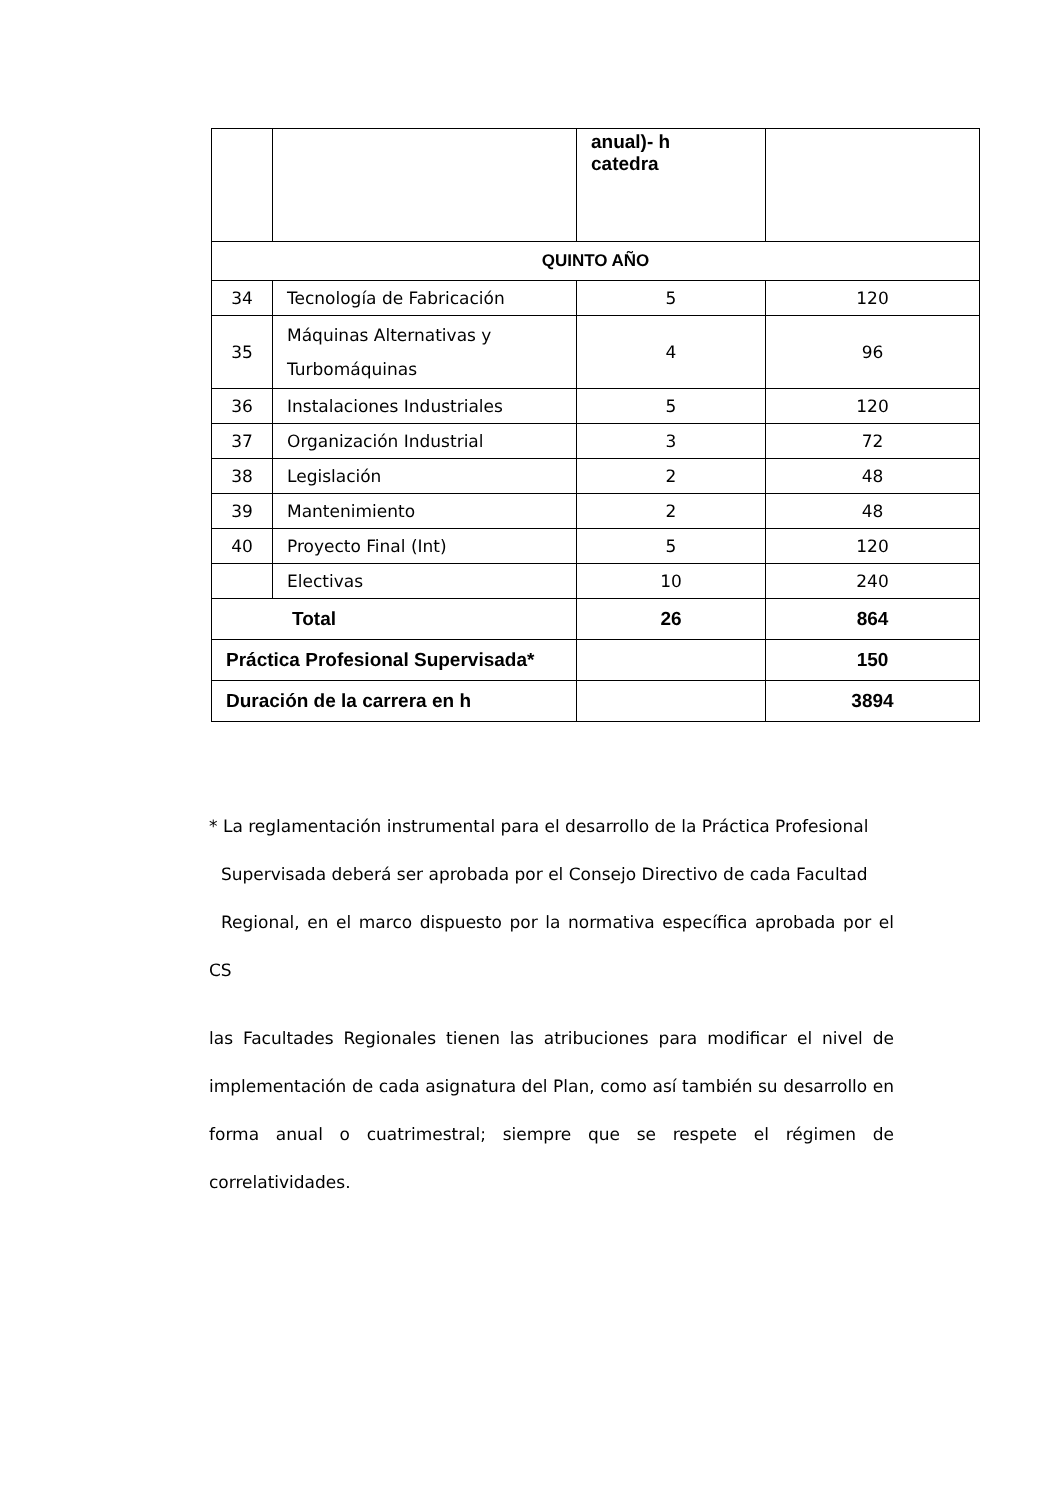| | | anual)- h catedra | |
| QUINTO AÑO | | | |
| 34 | Tecnología de Fabricación | 5 | 120 |
| 35 | Máquinas Alternativas y Turbomáquinas | 4 | 96 |
| 36 | Instalaciones Industriales | 5 | 120 |
| 37 | Organización Industrial | 3 | 72 |
| 38 | Legislación | 2 | 48 |
| 39 | Mantenimiento | 2 | 48 |
| 40 | Proyecto Final (Int) | 5 | 120 |
| | Electivas | 10 | 240 |
| Total | | 26 | 864 |
| Práctica Profesional Supervisada* | | | 150 |
| Duración de la carrera en h | | | 3894 |
* La reglamentación instrumental para el desarrollo de la Práctica Profesional
Supervisada deberá ser aprobada por el Consejo Directivo de cada Facultad
Regional, en el marco dispuesto por la normativa específica aprobada por el CS
las Facultades Regionales tienen las atribuciones para modificar el nivel de implementación de cada asignatura del Plan, como así también su desarrollo en forma anual o cuatrimestral; siempre que se respete el régimen de correlatividades.